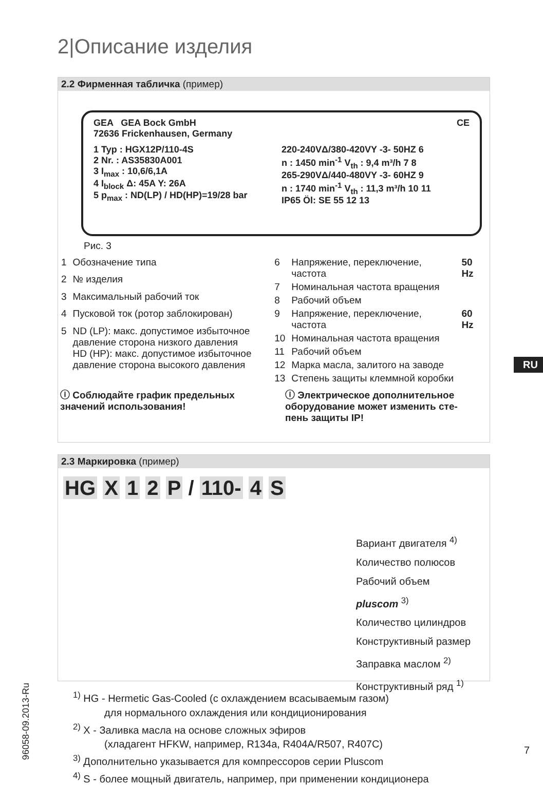2|Описание изделия
2.2 Фирменная табличка (пример)
GEA GEA Bock GmbH
72636 Frickenhausen, Germany
CE
1 Typ : HGX12P/110-4S
2 Nr. : AS35830A001
3 I<sub>max</sub> : 10,6/6,1A
4 I<sub>block</sub> Δ: 45A Y: 26A
5 p<sub>max</sub> : ND(LP) / HD(HP)=19/28 bar
220-240VΔ/380-420VY -3- 50HZ 6
n : 1450 min<sup>-1</sup> V<sub>th</sub> : 9,4 m³/h 7 8
265-290VΔ/440-480VY -3- 60HZ 9
n : 1740 min<sup>-1</sup> V<sub>th</sub> : 11,3 m³/h 10 11
IP65 Öl: SE 55 12 13
Рис. 3
| 1 | Обозначение типа |
| 2 | № изделия |
| 3 | Максимальный рабочий ток |
| 4 | Пусковой ток (ротор заблокирован) |
| 5 | ND (LP): макс. допустимое избыточное давление сторона низкого давления HD (HP): макс. допустимое избыточное давление сторона высокого давления |
| 6 | Напряжение, переключение, частота | 50 Hz |
| 7 | Номинальная частота вращения | |
| 8 | Рабочий объем | |
| 9 | Напряжение, переключение, частота | 60 Hz |
| 10 | Номинальная частота вращения | |
| 11 | Рабочий объем | |
| 12 | Марка масла, залитого на заводе | |
| 13 | Степень защиты клеммной коробки | |
ⓘ Соблюдайте график предельных значений использования!
ⓘ Электрическое дополнительное оборудование может изменить сте-пень защиты IP!
2.3 Маркировка (пример)
HG X 1 2 P / 110- 4 S
Вариант двигателя <sup>4)</sup>
Количество полюсов
Рабочий объем
pluscom <sup>3)</sup>
Количество цилиндров
Конструктивный размер
Заправка маслом <sup>2)</sup>
Конструктивный ряд <sup>1)</sup>
<sup>1)</sup> HG - Hermetic Gas-Cooled (с охлаждением всасываемым газом)
для нормального охлаждения или кондиционирования
<sup>2)</sup> X - Заливка масла на основе сложных эфиров
(хладагент HFKW, например, R134a, R404A/R507, R407C)
<sup>3)</sup> Дополнительно указывается для компрессоров серии Pluscom
<sup>4)</sup> S - более мощный двигатель, например, при применении кондиционера
RU
96058-09.2013-Ru
7